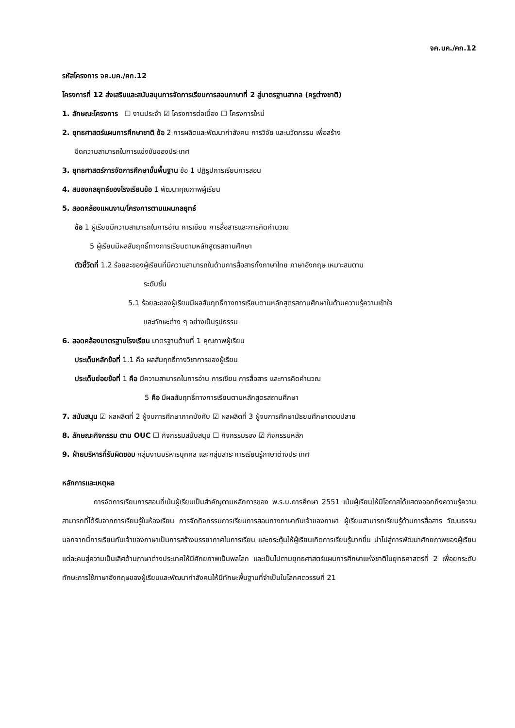จค.บค./คก.12
รหัสโครงการ จค.บค./คก.12
โครงการที่ 12 ส่งเสริมและสนับสนุนการจัดการเรียนการสอนภาษาที่ 2 สู่มาตรฐานสากล (ครูต่างชาติ)
1. ลักษณะโครงการ ☐ งานประจำ ☑ โครงการต่อเนื่อง ☐ โครงการใหม่
2. ยุทธศาสตร์แผนการศึกษาชาติ ข้อ 2 การผลิตและพัฒนากำลังคน การวิจัย และนวัตกรรม เพื่อสร้าง
ขีดความสามารถในการแข่งขันของประเทศ
3. ยุทธศาสตร์การจัดการศึกษาขั้นพื้นฐาน ข้อ 1 ปฏิรูปการเรียนการสอน
4. สนองกลยุทธ์ของโรงเรียนข้อ 1 พัฒนาคุณภาพผู้เรียน
5. สอดคล้องแผนงาน/โครงการตามแผนกลยุทธ์
ข้อ 1 ผู้เรียนมีความสามารถในการอ่าน การเขียน การสื่อสารและการคิดคำนวณ
5 ผู้เรียนมีผลสัมฤทธิ์ทางการเรียนตามหลักสูตรสถานศึกษา
ตัวชี้วัดที่ 1.2 ร้อยละของผู้เรียนที่มีความสามารถในด้านการสื่อสารทั้งภาษาไทย ภาษาอังกฤษ เหมาะสมตาม
ระดับชั้น
5.1 ร้อยละของผู้เรียนมีผลสัมฤทธิ์ทางการเรียนตามหลักสูตรสถานศึกษาในด้านความรู้ความเข้าใจ
และทักษะต่าง ๆ อย่างเป็นรูปธรรม
6. สอดคล้องมาตรฐานโรงเรียน มาตรฐานด้านที่ 1 คุณภาพผู้เรียน
ประเด็นหลักข้อที่ 1.1 คือ ผลสัมฤทธิ์ทางวิชาการของผู้เรียน
ประเด็นย่อยข้อที่ 1 คือ มีความสามารถในการอ่าน การเขียน การสื่อสาร และการคิดคำนวณ
5 คือ มีผลสัมฤทธิ์ทางการเรียนตามหลักสูตรสถานศึกษา
7. สนับสนุน ☑ ผลผลิตที่ 2 ผู้จบการศึกษาภาคบังคับ ☑ ผลผลิตที่ 3 ผู้จบการศึกษามัธยมศึกษาตอนปลาย
8. ลักษณะกิจกรรม ตาม OUC ☐ กิจกรรมสนับสนุน ☐ กิจกรรมรอง ☑ กิจกรรมหลัก
9. ฝ่ายบริหารที่รับผิดชอบ กลุ่มงานบริหารบุคคล และกลุ่มสาระการเรียนรู้ภาษาต่างประเทศ
หลักการและเหตุผล
การจัดการเรียนการสอนที่เน้นผู้เรียนเป็นสำคัญตามหลักการของ พ.ร.บ.การศึกษา 2551 เน้นผู้เรียนให้มีโอกาสได้แสดงออกถึงความรู้ความสามารถที่ได้รับจากการเรียนรู้ในห้องเรียน การจัดกิจกรรมการเรียนการสอนทางภาษากับเจ้าของภาษา ผู้เรียนสามารถเรียนรู้ด้านการสื่อสาร วัฒนธรรม นอกจากนี้การเรียนกับเจ้าของภาษาเป็นการสร้างบรรยากาศในการเรียน และกระตุ้นให้ผู้เรียนเกิดการเรียนรู้มากขึ้น นำไปสู่การพัฒนาศักยภาพของผู้เรียนแต่ละคนสู่ความเป็นเลิศด้านภาษาต่างประเทศให้มีศักยภาพเป็นพลโลก และเป็นไปตามยุทธศาสตร์แผนการศึกษาแห่งชาติในยุทธศาสตร์ที่ 2 เพื่อยกระดับทักษะการใช้ภาษาอังกฤษของผู้เรียนและพัฒนากำลังคนให้มีทักษะพื้นฐานที่จำเป็นในโลกศตวรรษที่ 21